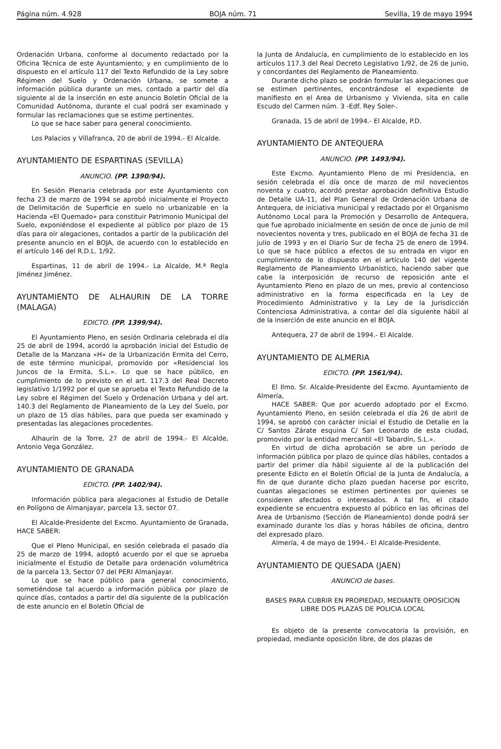Página núm. 4.928 BOJA núm. 71 Sevilla, 19 de mayo 1994
Ordenación Urbana, conforme al documento redactado por la Oficina Técnica de este Ayuntamiento; y en cumplimiento de lo dispuesto en el artículo 117 del Texto Refundido de la Ley sobre Régimen del Suelo y Ordenación Urbana, se somete a información pública durante un mes, contado a partir del día siguiente al de la inserción en este anuncio Boletín Oficial de la Comunidad Autónoma, durante el cual podrá ser examinado y formular las reclamaciones que se estime pertinentes.
Lo que se hace saber para general conocimiento.
Los Palacios y Villafranca, 20 de abril de 1994.- El Alcalde.
AYUNTAMIENTO DE ESPARTINAS (SEVILLA)
ANUNCIO. (PP. 1390/94).
En Sesión Plenaria celebrada por este Ayuntamiento con fecha 23 de marzo de 1994 se aprobó inicialmente el Proyecto de Delimitación de Superficie en suelo no urbanizable en la Hacienda «El Quemado» para constituir Patrimonio Municipal del Suelo, exponiéndose el expediente al público por plazo de 15 días para oír alegaciones, contados a partir de la publicación del presente anuncio en el BOJA, de acuerdo con lo establecido en el artículo 146 del R.D.L. 1/92.
Espartinas, 11 de abril de 1994.- La Alcalde, M.ª Regla Jiménez Jiménez.
AYUNTAMIENTO DE ALHAURIN DE LA TORRE (MALAGA)
EDICTO. (PP. 1399/94).
El Ayuntamiento Pleno, en sesión Ordinaria celebrada el día 25 de abril de 1994, acordó la aprobación inicial del Estudio de Detalle de la Manzana «H» de la Urbanización Ermita del Cerro, de este término municipal, promovido por «Residencial los Juncos de la Ermita, S.L.». Lo que se hace público, en cumplimiento de lo previsto en el art. 117.3 del Real Decreto legislativo 1/1992 por el que se aprueba el Texto Refundido de la Ley sobre el Régimen del Suelo y Ordenación Urbana y del art. 140.3 del Reglamento de Planeamiento de la Ley del Suelo, por un plazo de 15 días hábiles, para que pueda ser examinado y presentadas las alegaciones procedentes.
Alhaurín de la Torre, 27 de abril de 1994.- El Alcalde, Antonio Vega González.
AYUNTAMIENTO DE GRANADA
EDICTO. (PP. 1402/94).
Información pública para alegaciones al Estudio de Detalle en Polígono de Almanjayar, parcela 13, sector 07.
El Alcalde-Presidente del Excmo. Ayuntamiento de Granada, HACE SABER:
Que el Pleno Municipal, en sesión celebrada el pasado día 25 de marzo de 1994, adoptó acuerdo por el que se aprueba inicialmente el Estudio de Detalle para ordenación volumétrica de la parcela 13, Sector 07 del PERI Almanjayar.
Lo que se hace público para general conocimiento, sometiéndose tal acuerdo a información pública por plazo de quince días, contados a partir del día siguiente de la publicación de este anuncio en el Boletín Oficial de
la Junta de Andalucía, en cumplimiento de lo establecido en los artículos 117.3 del Real Decreto Legislativo 1/92, de 26 de junio, y concordantes del Reglamento de Planeamiento.
Durante dicho plazo se podrán formular las alegaciones que se estimen pertinentes, encontrándose el expediente de manifiesto en el Area de Urbanismo y Vivienda, sita en calle Escudo del Carmen núm. 3 -Edf. Rey Soler-.
Granada, 15 de abril de 1994.- El Alcalde, P.D.
AYUNTAMIENTO DE ANTEQUERA
ANUNCIO. (PP. 1493/94).
Este Excmo. Ayuntamiento Pleno de mi Presidencia, en sesión celebrada el día once de marzo de mil novecientos noventa y cuatro, acordó prestar aprobación definitiva Estudio de Detalle UA-11, del Plan General de Ordenación Urbana de Antequera, de iniciativa municipal y redactado por el Organismo Autónomo Local para la Promoción y Desarrollo de Antequera, que fue aprobado inicialmente en sesión de once de junio de mil novecientos noventa y tres, publicado en el BOJA de fecha 31 de julio de 1993 y en el Diario Sur de fecha 25 de enero de 1994. Lo que se hace público a efectos de su entrada en vigor en cumplimiento de lo dispuesto en el artículo 140 del vigente Reglamento de Planeamiento Urbanístico, haciendo saber que cabe la interposición de recurso de reposición ante el Ayuntamiento Pleno en plazo de un mes, previo al contencioso administrativo en la forma especificada en la Ley de Procedimiento Administrativo y la Ley de la Jurisdicción Contenciosa Administrativa, a contar del día siguiente hábil al de la inserción de este anuncio en el BOJA.
Antequera, 27 de abril de 1994.- El Alcalde.
AYUNTAMIENTO DE ALMERIA
EDICTO. (PP. 1561/94).
El Ilmo. Sr. Alcalde-Presidente del Excmo. Ayuntamiento de Almería,
HACE SABER: Que por acuerdo adoptado por el Excmo. Ayuntamiento Pleno, en sesión celebrada el día 26 de abril de 1994, se aprobó con carácter inicial el Estudio de Detalle en la C/ Santos Zárate esquina C/ San Leonardo de esta ciudad, promovido por la entidad mercantil «El Tabardín, S.L.».
En virtud de dicha aprobación se abre un período de información pública por plazo de quince días hábiles, contados a partir del primer día hábil siguiente al de la publicación del presente Edicto en el Boletín Oficial de la Junta de Andalucía, a fin de que durante dicho plazo puedan hacerse por escrito, cuantas alegaciones se estimen pertinentes por quienes se consideren afectados o interesados. A tal fin, el citado expediente se encuentra expuesto al público en las oficinas del Area de Urbanismo (Sección de Planeamiento) donde podrá ser examinado durante los días y horas hábiles de oficina, dentro del expresado plazo.
Almería, 4 de mayo de 1994.- El Alcalde-Presidente.
AYUNTAMIENTO DE QUESADA (JAEN)
ANUNCIO de bases.
BASES PARA CUBRIR EN PROPIEDAD, MEDIANTE OPOSICION LIBRE DOS PLAZAS DE POLICIA LOCAL
Es objeto de la presente convocatoria la provisión, en propiedad, mediante oposición libre, de dos plazas de